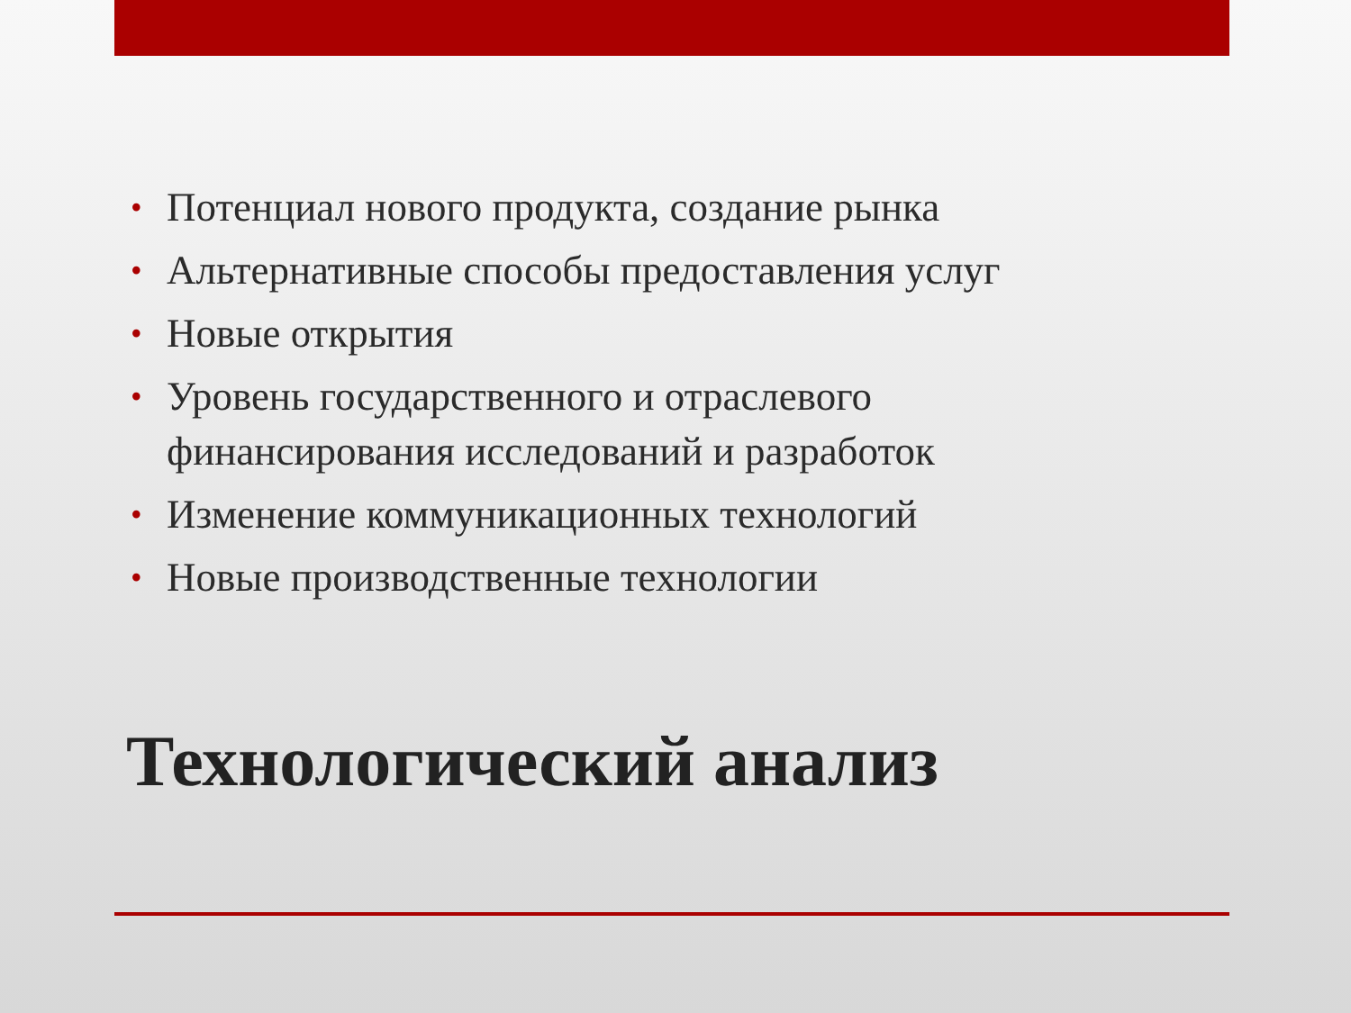• Потенциал нового продукта, создание рынка
• Альтернативные способы предоставления услуг
• Новые открытия
• Уровень государственного и отраслевого финансирования исследований и разработок
• Изменение коммуникационных технологий
• Новые производственные технологии
Технологический анализ